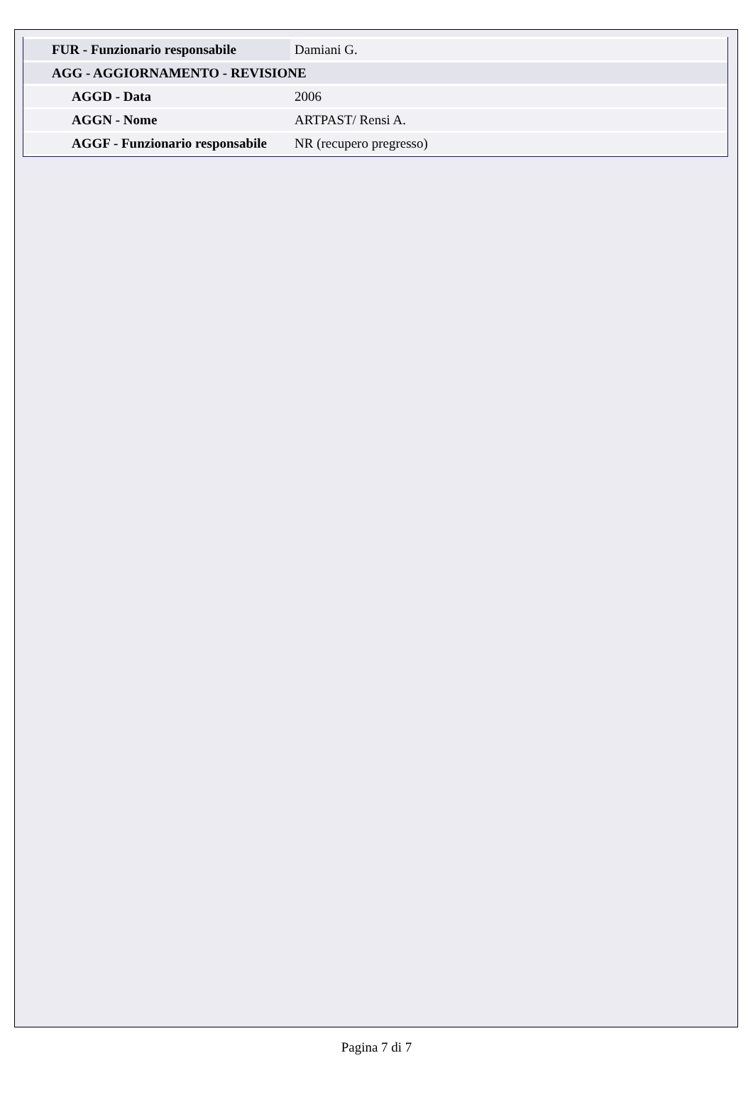| FUR - Funzionario responsabile | Damiani G. |
| AGG - AGGIORNAMENTO - REVISIONE | |
| AGGD - Data | 2006 |
| AGGN - Nome | ARTPAST/ Rensi A. |
| AGGF - Funzionario responsabile | NR (recupero pregresso) |
Pagina 7 di 7